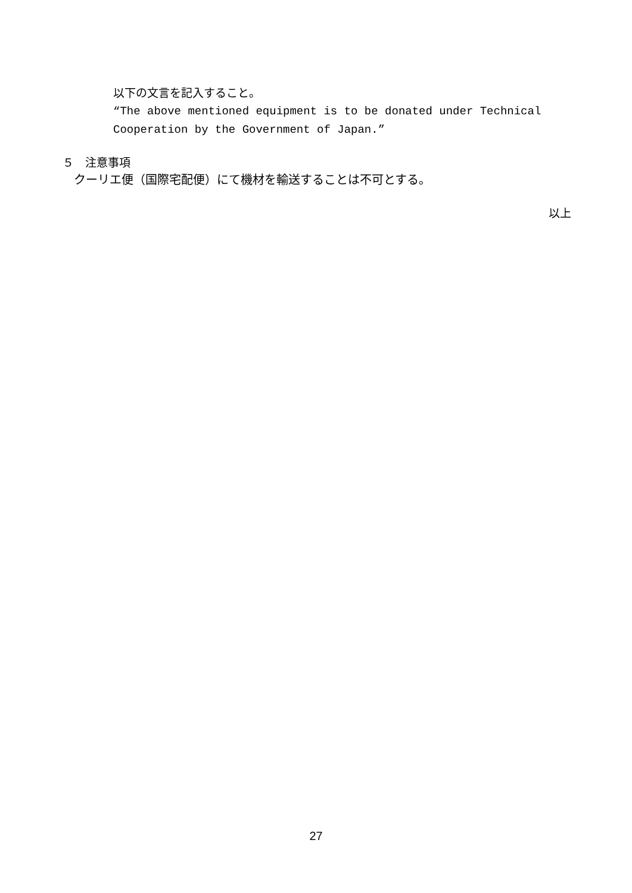以下の文言を記入すること。
“The above mentioned equipment is to be donated under Technical
Cooperation by the Government of Japan.”
５　注意事項
クーリエ便（国際宅配便）にて機材を輸送することは不可とする。
以上
27